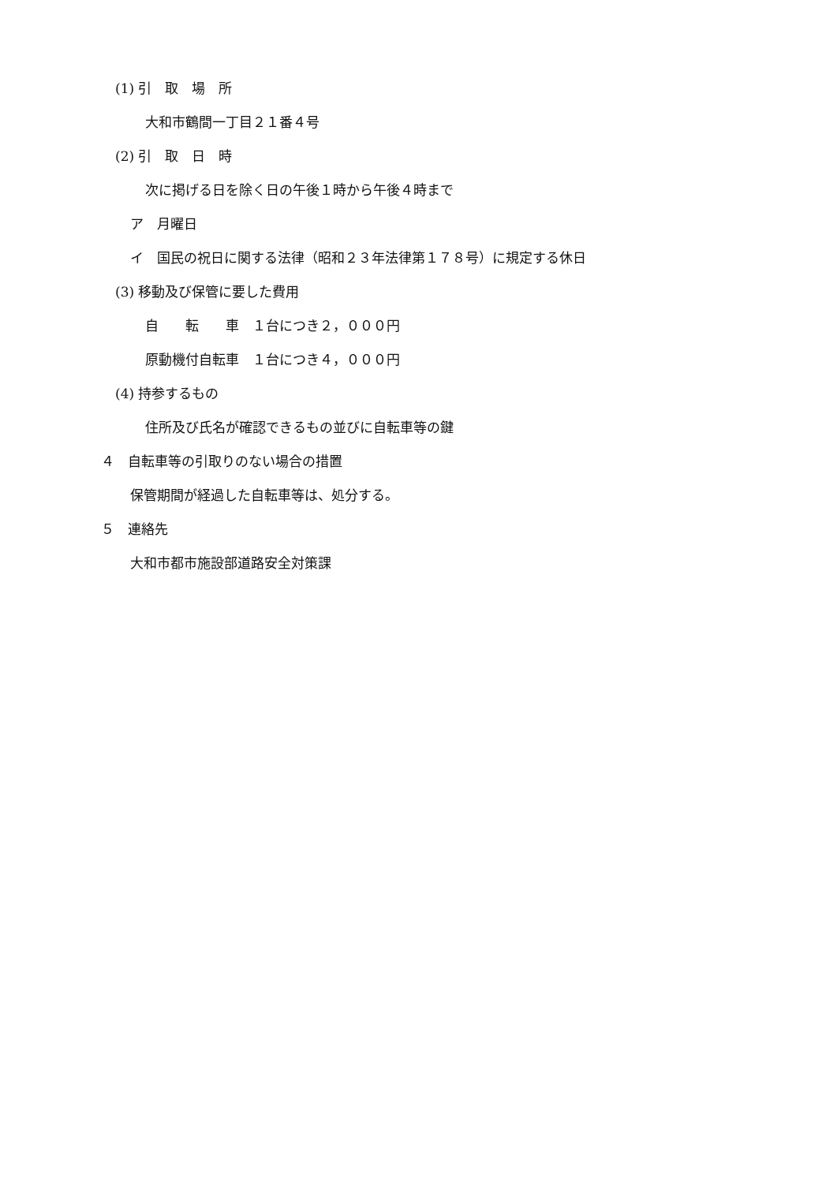(1) 引　取　場　所
大和市鶴間一丁目２１番４号
(2) 引　取　日　時
次に掲げる日を除く日の午後１時から午後４時まで
ア　月曜日
イ　国民の祝日に関する法律（昭和２３年法律第１７８号）に規定する休日
(3) 移動及び保管に要した費用
自　　転　　車　１台につき２，０００円
原動機付自転車　１台につき４，０００円
(4) 持参するもの
住所及び氏名が確認できるもの並びに自転車等の鍵
４　自転車等の引取りのない場合の措置
保管期間が経過した自転車等は、処分する。
５　連絡先
大和市都市施設部道路安全対策課